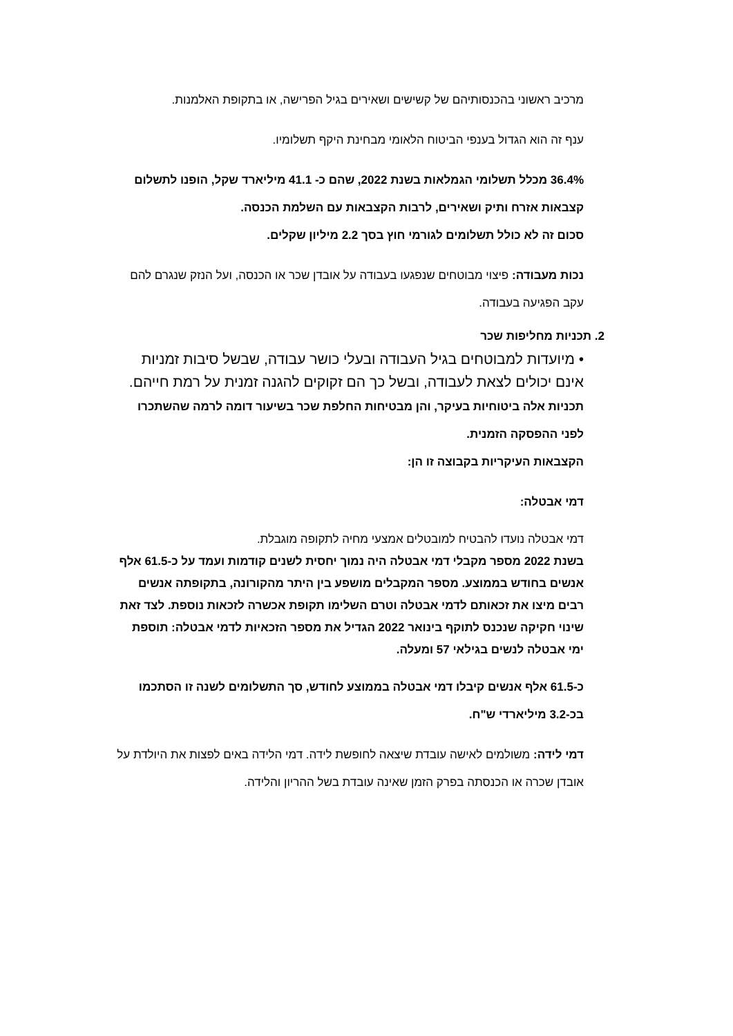מרכיב ראשוני בהכנסותיהם של קשישים ושאירים בגיל הפרישה, או בתקופת האלמנות.
ענף זה הוא הגדול בענפי הביטוח הלאומי מבחינת היקף תשלומיו.
36.4% מכלל תשלומי הגמלאות בשנת 2022, שהם כ- 41.1 מיליארד שקל, הופנו לתשלום קצבאות אזרח ותיק ושאירים, לרבות הקצבאות עם השלמת הכנסה.
סכום זה לא כולל תשלומים לגורמי חוץ בסך 2.2 מיליון שקלים.
נכות מעבודה: פיצוי מבוטחים שנפגעו בעבודה על אובדן שכר או הכנסה, ועל הנזק שנגרם להם עקב הפגיעה בעבודה.
2. תכניות מחליפות שכר
• מיועדות למבוטחים בגיל העבודה ובעלי כושר עבודה, שבשל סיבות זמניות אינם יכולים לצאת לעבודה, ובשל כך הם זקוקים להגנה זמנית על רמת חייהם.
תכניות אלה ביטוחיות בעיקר, והן מבטיחות החלפת שכר בשיעור דומה לרמה שהשתכרו לפני ההפסקה הזמנית.
הקצבאות העיקריות בקבוצה זו הן:
דמי אבטלה:
דמי אבטלה נועדו להבטיח למובטלים אמצעי מחיה לתקופה מוגבלת.
בשנת 2022 מספר מקבלי דמי אבטלה היה נמוך יחסית לשנים קודמות ועמד על כ-61.5 אלף אנשים בחודש בממוצע. מספר המקבלים מושפע בין היתר מהקורונה, בתקופתה אנשים רבים מיצו את זכאותם לדמי אבטלה וטרם השלימו תקופת אכשרה לזכאות נוספת. לצד זאת שינוי חקיקה שנכנס לתוקף בינואר 2022 הגדיל את מספר הזכאיות לדמי אבטלה: תוספת ימי אבטלה לנשים בגילאי 57 ומעלה.
כ-61.5 אלף אנשים קיבלו דמי אבטלה בממוצע לחודש, סך התשלומים לשנה זו הסתכמו בכ-3.2 מיליארדי ש"ח.
דמי לידה: משולמים לאישה עובדת שיצאה לחופשת לידה. דמי הלידה באים לפצות את היולדת על אובדן שכרה או הכנסתה בפרק הזמן שאינה עובדת בשל ההריון והלידה.